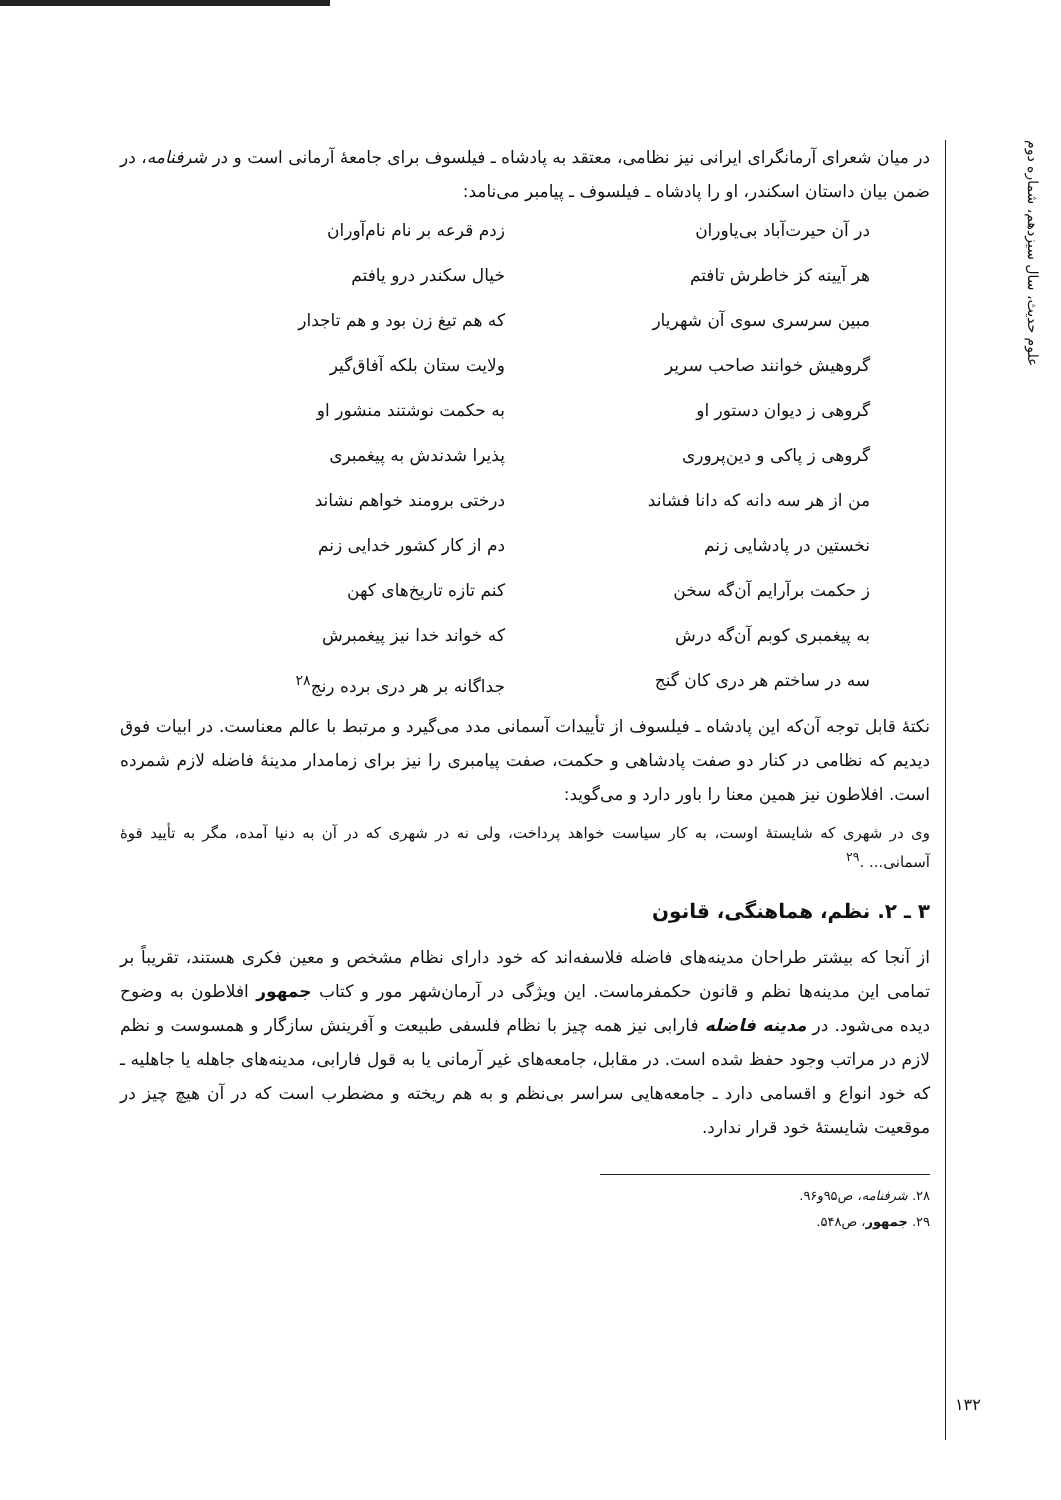علوم حدیث، سال سیزدهم، شماره دوم
در میان شعرای آرمانگرای ایرانی نیز نظامی، معتقد به پادشاه ـ فیلسوف برای جامعهٔ آرمانی است و در شرفنامه، در ضمن بیان داستان اسکندر، او را پادشاه ـ فیلسوف ـ پیامبر می‌نامد:
در آن حیرت‌آباد بی‌یاوران
زدم قرعه بر نام نام‌آوران
هر آیینه کز خاطرش تافتم
خیال سکندر درو یافتم
مبین سرسری سوی آن شهریار
که هم تیغ زن بود و هم تاجدار
گروهیش خوانند صاحب سریر
ولایت ستان بلکه آفاق‌گیر
گروهی ز دیوان دستور او
به حکمت نوشتند منشور او
گروهی ز پاکی و دین‌پروری
پذیرا شدندش به پیغمبری
من از هر سه دانه که دانا فشاند
درختی برومند خواهم نشاند
نخستین در پادشایی زنم
دم از کار کشور خدایی زنم
ز حکمت برآرایم آن‌گه سخن
کنم تازه تاریخ‌های کهن
به پیغمبری کوبم آن‌گه درش
که خواند خدا نیز پیغمبرش
سه در ساختم هر دری کان گنج
جداگانه بر هر دری برده رنج<sup>۲۸</sup>
نکتهٔ قابل توجه آن‌که این پادشاه ـ فیلسوف از تأییدات آسمانی مدد می‌گیرد و مرتبط با عالم معناست. در ابیات فوق دیدیم که نظامی در کنار دو صفت پادشاهی و حکمت، صفت پیامبری را نیز برای زمامدار مدینهٔ فاضله لازم شمرده است. افلاطون نیز همین معنا را باور دارد و می‌گوید:
وی در شهری که شایستهٔ اوست، به کار سیاست خواهد پرداخت، ولی نه در شهری که در آن به دنیا آمده، مگر به تأیید قوهٔ آسمانی... .<sup>۲۹</sup>
۳ ـ ۲. نظم، هماهنگی، قانون
از آنجا که بیشتر طراحان مدینه‌های فاضله فلاسفه‌اند که خود دارای نظام مشخص و معین فکری هستند، تقریباً بر تمامی این مدینه‌ها نظم و قانون حکمفرماست. این ویژگی در آرمان‌شهر مور و کتاب جمهور افلاطون به وضوح دیده می‌شود. در مدینه فاضله فارابی نیز همه چیز با نظام فلسفی طبیعت و آفرینش سازگار و همسوست و نظم لازم در مراتب وجود حفظ شده است. در مقابل، جامعه‌های غیر آرمانی یا به قول فارابی، مدینه‌های جاهله یا جاهلیه ـ که خود انواع و اقسامی دارد ـ جامعه‌هایی سراسر بی‌نظم و به هم ریخته و مضطرب است که در آن هیچ چیز در موقعیت شایستهٔ خود قرار ندارد.
۲۸. شرفنامه، ص۹۵و۹۶.
۲۹. جمهور، ص۵۴۸.
۱۳۲